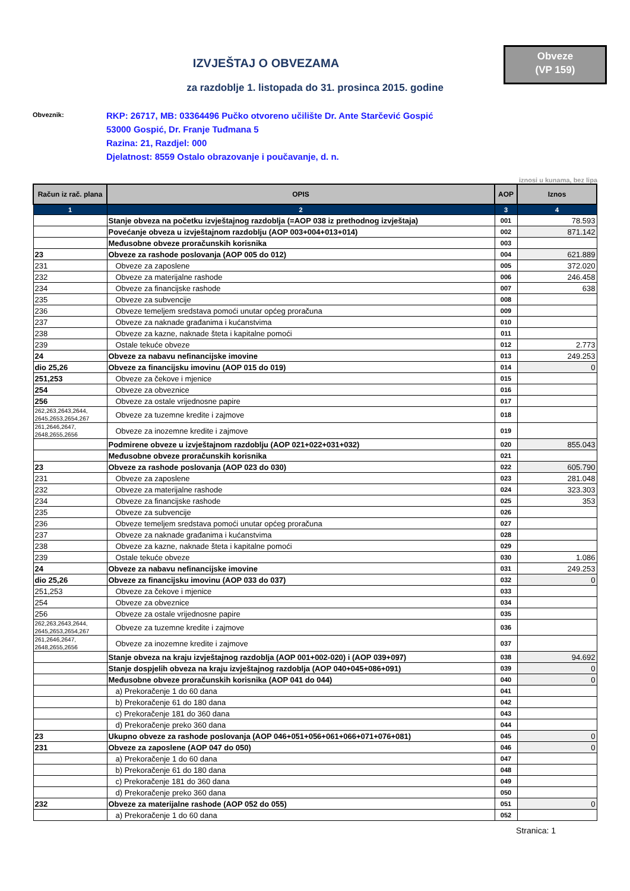Obveze
(VP 159)
IZVJEŠTAJ O OBVEZAMA
za razdoblje 1. listopada do 31. prosinca 2015. godine
Obveznik:
RKP: 26717, MB: 03364496 Pučko otvoreno učilište Dr. Ante Starčević Gospić
53000 Gospić, Dr. Franje Tuđmana 5
Razina: 21, Razdjel: 000
Djelatnost: 8559 Ostalo obrazovanje i poučavanje, d. n.
iznosi u kunama, bez lipa
| Račun iz rač. plana | OPIS | AOP | Iznos |
| --- | --- | --- | --- |
| 1 | 2 | 3 | 4 |
| | Stanje obveza na početku izvještajnog razdoblja (=AOP 038 iz prethodnog izvještaja) | 001 | 78.593 |
| | Povećanje obveza u izvještajnom razdoblju (AOP 003+004+013+014) | 002 | 871.142 |
| | Međusobne obveze proračunskih korisnika | 003 | |
| 23 | Obveze za rashode poslovanja (AOP 005 do 012) | 004 | 621.889 |
| 231 | Obveze za zaposlene | 005 | 372.020 |
| 232 | Obveze za materijalne rashode | 006 | 246.458 |
| 234 | Obveze za financijske rashode | 007 | 638 |
| 235 | Obveze za subvencije | 008 | |
| 236 | Obveze temeljem sredstava pomoći unutar općeg proračuna | 009 | |
| 237 | Obveze za naknade građanima i kućanstvima | 010 | |
| 238 | Obveze za kazne, naknade šteta i kapitalne pomoći | 011 | |
| 239 | Ostale tekuće obveze | 012 | 2.773 |
| 24 | Obveze za nabavu nefinancijske imovine | 013 | 249.253 |
| dio 25,26 | Obveze za financijsku imovinu (AOP 015 do 019) | 014 | 0 |
| 251,253 | Obveze za čekove i mjenice | 015 | |
| 254 | Obveze za obveznice | 016 | |
| 256 | Obveze za ostale vrijednosne papire | 017 | |
| 262,263,2643,2644, 2645,2653,2654,267 | Obveze za tuzemne kredite i zajmove | 018 | |
| 261,2646,2647, 2648,2655,2656 | Obveze za inozemne kredite i zajmove | 019 | |
| | Podmirene obveze u izvještajnom razdoblju (AOP 021+022+031+032) | 020 | 855.043 |
| | Međusobne obveze proračunskih korisnika | 021 | |
| 23 | Obveze za rashode poslovanja (AOP 023 do 030) | 022 | 605.790 |
| 231 | Obveze za zaposlene | 023 | 281.048 |
| 232 | Obveze za materijalne rashode | 024 | 323.303 |
| 234 | Obveze za financijske rashode | 025 | 353 |
| 235 | Obveze za subvencije | 026 | |
| 236 | Obveze temeljem sredstava pomoći unutar općeg proračuna | 027 | |
| 237 | Obveze za naknade građanima i kućanstvima | 028 | |
| 238 | Obveze za kazne, naknade šteta i kapitalne pomoći | 029 | |
| 239 | Ostale tekuće obveze | 030 | 1.086 |
| 24 | Obveze za nabavu nefinancijske imovine | 031 | 249.253 |
| dio 25,26 | Obveze za financijsku imovinu (AOP 033 do 037) | 032 | 0 |
| 251,253 | Obveze za čekove i mjenice | 033 | |
| 254 | Obveze za obveznice | 034 | |
| 256 | Obveze za ostale vrijednosne papire | 035 | |
| 262,263,2643,2644, 2645,2653,2654,267 | Obveze za tuzemne kredite i zajmove | 036 | |
| 261,2646,2647, 2648,2655,2656 | Obveze za inozemne kredite i zajmove | 037 | |
| | Stanje obveza na kraju izvještajnog razdoblja (AOP 001+002-020) i (AOP 039+097) | 038 | 94.692 |
| | Stanje dospjelih obveza na kraju izvještajnog razdoblja (AOP 040+045+086+091) | 039 | 0 |
| | Međusobne obveze proračunskih korisnika (AOP 041 do 044) | 040 | 0 |
| | a) Prekoračenje 1 do 60 dana | 041 | |
| | b) Prekoračenje 61 do 180 dana | 042 | |
| | c) Prekoračenje 181 do 360 dana | 043 | |
| | d) Prekoračenje preko 360 dana | 044 | |
| 23 | Ukupno obveze za rashode poslovanja (AOP 046+051+056+061+066+071+076+081) | 045 | 0 |
| 231 | Obveze za zaposlene (AOP 047 do 050) | 046 | 0 |
| | a) Prekoračenje 1 do 60 dana | 047 | |
| | b) Prekoračenje 61 do 180 dana | 048 | |
| | c) Prekoračenje 181 do 360 dana | 049 | |
| | d) Prekoračenje preko 360 dana | 050 | |
| 232 | Obveze za materijalne rashode (AOP 052 do 055) | 051 | 0 |
| | a) Prekoračenje 1 do 60 dana | 052 | |
Stranica: 1